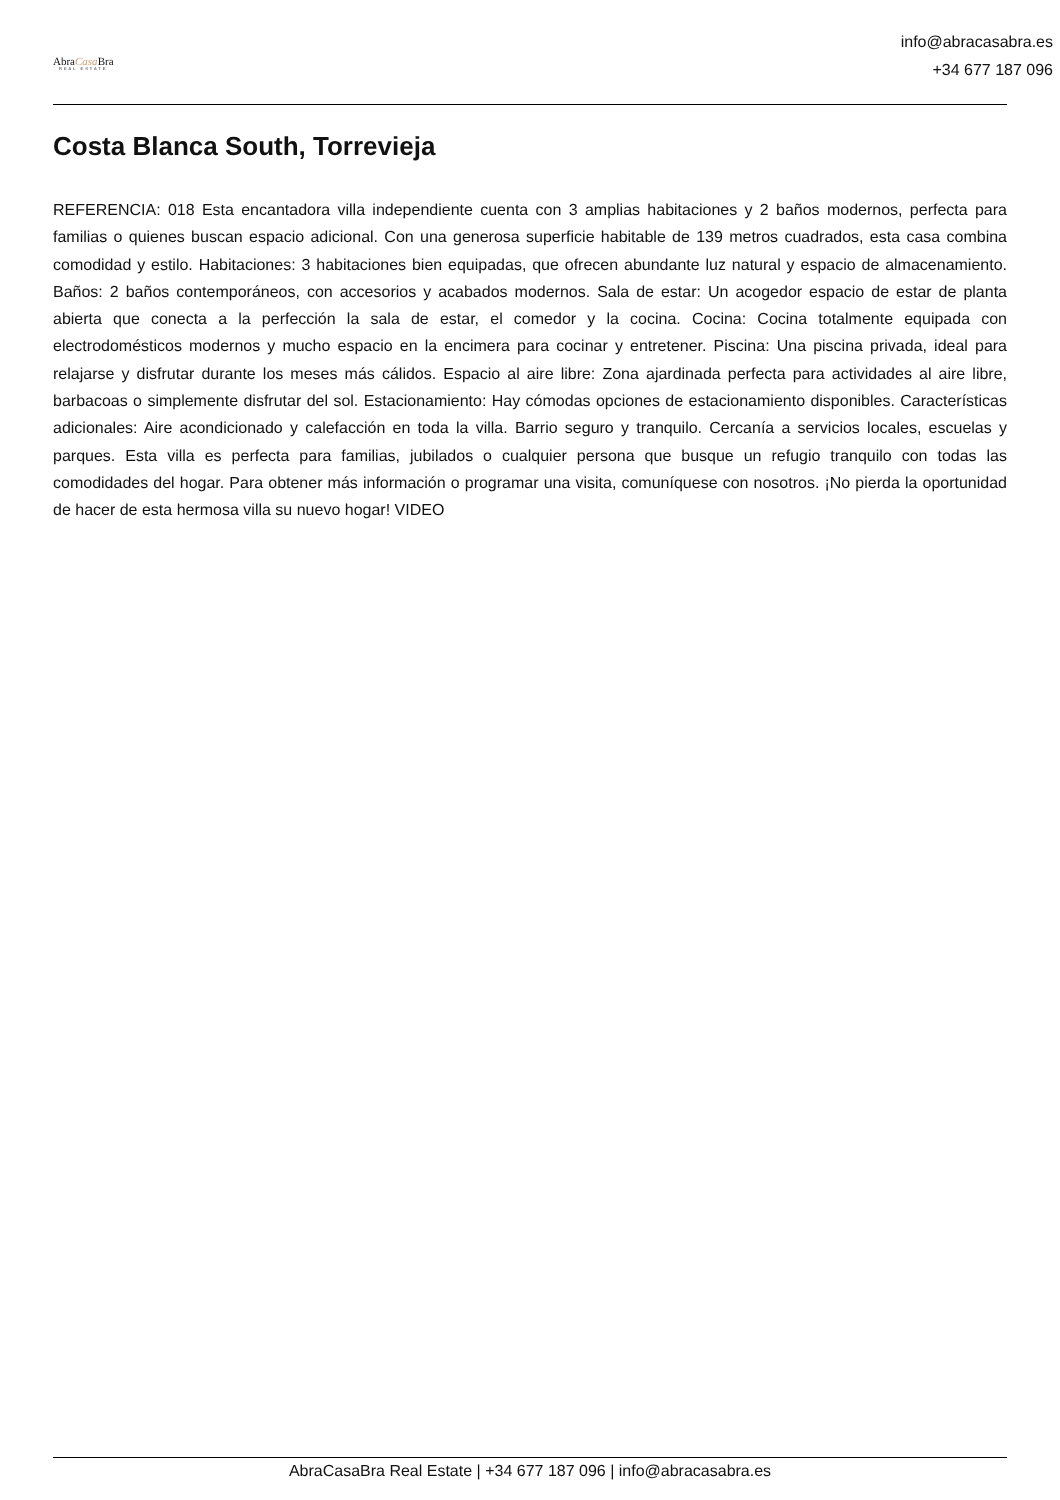AbraCasa Bra
REAL ESTATE
info@abracasabra.es
+34 677 187 096
Costa Blanca South, Torrevieja
REFERENCIA: 018 Esta encantadora villa independiente cuenta con 3 amplias habitaciones y 2 baños modernos, perfecta para familias o quienes buscan espacio adicional. Con una generosa superficie habitable de 139 metros cuadrados, esta casa combina comodidad y estilo. Habitaciones: 3 habitaciones bien equipadas, que ofrecen abundante luz natural y espacio de almacenamiento. Baños: 2 baños contemporáneos, con accesorios y acabados modernos. Sala de estar: Un acogedor espacio de estar de planta abierta que conecta a la perfección la sala de estar, el comedor y la cocina. Cocina: Cocina totalmente equipada con electrodomésticos modernos y mucho espacio en la encimera para cocinar y entretener. Piscina: Una piscina privada, ideal para relajarse y disfrutar durante los meses más cálidos. Espacio al aire libre: Zona ajardinada perfecta para actividades al aire libre, barbacoas o simplemente disfrutar del sol. Estacionamiento: Hay cómodas opciones de estacionamiento disponibles. Características adicionales: Aire acondicionado y calefacción en toda la villa. Barrio seguro y tranquilo. Cercanía a servicios locales, escuelas y parques. Esta villa es perfecta para familias, jubilados o cualquier persona que busque un refugio tranquilo con todas las comodidades del hogar. Para obtener más información o programar una visita, comuníquese con nosotros. ¡No pierda la oportunidad de hacer de esta hermosa villa su nuevo hogar! VIDEO
AbraCasaBra Real Estate | +34 677 187 096 | info@abracasabra.es